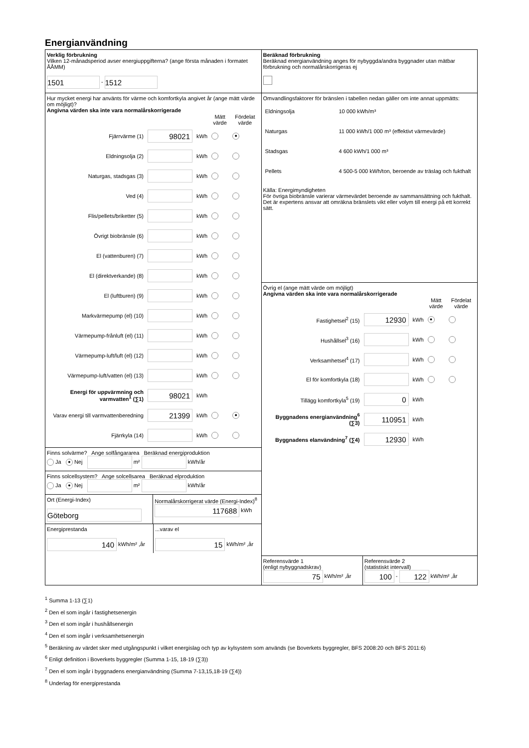Energianvändning
Verklig förbrukning
Vilken 12-månadsperiod avser energiuppgifterna? (ange första månaden i formatet ÅÅMM)
1501 - 1512
Hur mycket energi har använts för värme och komfortkyla angivet år (ange mätt värde om möjligt)?
Angivna värden ska inte vara normalårskorrigerade
| | | | Mätt värde | Fördelat värde |
| --- | --- | --- | --- | --- |
| Fjärrvärme (1) | 98021 | kWh | | ● |
| Eldningsolja (2) | | kWh | | |
| Naturgas, stadsgas (3) | | kWh | | |
| Ved (4) | | kWh | | |
| Flis/pellets/briketter (5) | | kWh | | |
| Övrigt biobränsle (6) | | kWh | | |
| El (vattenburen) (7) | | kWh | | |
| El (direktverkande) (8) | | kWh | | |
| El (luftburen) (9) | | kWh | | |
| Markvärmepump (el) (10) | | kWh | | |
| Värmepump-frånluft (el) (11) | | kWh | | |
| Värmepump-luft/luft (el) (12) | | kWh | | |
| Värmepump-luft/vatten (el) (13) | | kWh | | |
| Energi för uppvärmning och varmvatten<sup>1</sup> (∑1) | 98021 | kWh | | |
| Varav energi till varmvattenberedning | 21399 | kWh | | ● |
| Fjärrkyla (14) | | kWh | | |
Finns solvärme? Ange solfångararea Beräknad energiproduktion
Ja ● Nej m² kWh/år
Finns solcellsystem? Ange solcellsarea Beräknad elproduktion
Ja ● Nej m² kWh/år
Ort (Energi-Index)
Göteborg
Normalårskorrigerat värde (Energi-Index)<sup>8</sup>
117688 kWh
Energiprestanda
140 kWh/m² ,år
...varav el
15 kWh/m² ,år
Beräknad förbrukning
Beräknad energianvändning anges för nybyggda/andra byggnader utan mätbar förbrukning och normalårskorrigeras ej
Omvandlingsfaktorer för bränslen i tabellen nedan gäller om inte annat uppmätts:
| Eldningsolja | 10 000 kWh/m³ |
| Naturgas | 11 000 kWh/1 000 m³ (effektivt värmevärde) |
| Stadsgas | 4 600 kWh/1 000 m³ |
| Pellets | 4 500-5 000 kWh/ton, beroende av träslag och fukthalt |
Källa: Energimyndigheten
För övriga biobränsle varierar värmevärdet beroende av sammansättning och fukthalt. Det är expertens ansvar att omräkna bränslets vikt eller volym till energi på ett korrekt sätt.
Övrig el (ange mätt värde om möjligt)
Angivna värden ska inte vara normalårskorrigerade
| | | | Mätt värde | Fördelat värde |
| --- | --- | --- | --- | --- |
| Fastighetsel<sup>2</sup> (15) | 12930 | kWh | ● | |
| Hushållsel<sup>3</sup> (16) | | kWh | | |
| Verksamhetsel<sup>4</sup> (17) | | kWh | | |
| El för komfortkyla (18) | | kWh | | |
| Tillägg komfortkyla<sup>5</sup> (19) | 0 | kWh | | |
| Byggnadens energianvändning<sup>6</sup> (∑3) | 110951 | kWh | | |
| Byggnadens elanvändning<sup>7</sup> (∑4) | 12930 | kWh | | |
Referensvärde 1
(enligt nybyggnadskrav)
75 kWh/m² ,år
Referensvärde 2
(statistiskt intervall)
100 - 122 kWh/m² ,år
<sup>1</sup> Summa 1-13 (∑1)
<sup>2</sup> Den el som ingår i fastighetsenergin
<sup>3</sup> Den el som ingår i hushållsenergin
<sup>4</sup> Den el som ingår i verksamhetsenergin
<sup>5</sup> Beräkning av värdet sker med utgångspunkt i vilket energislag och typ av kylsystem som används (se Boverkets byggregler, BFS 2008:20 och BFS 2011:6)
<sup>6</sup> Enligt definition i Boverkets byggregler (Summa 1-15, 18-19 (∑3))
<sup>7</sup> Den el som ingår i byggnadens energianvändning (Summa 7-13,15,18-19 (∑4))
<sup>8</sup> Underlag för energiprestanda